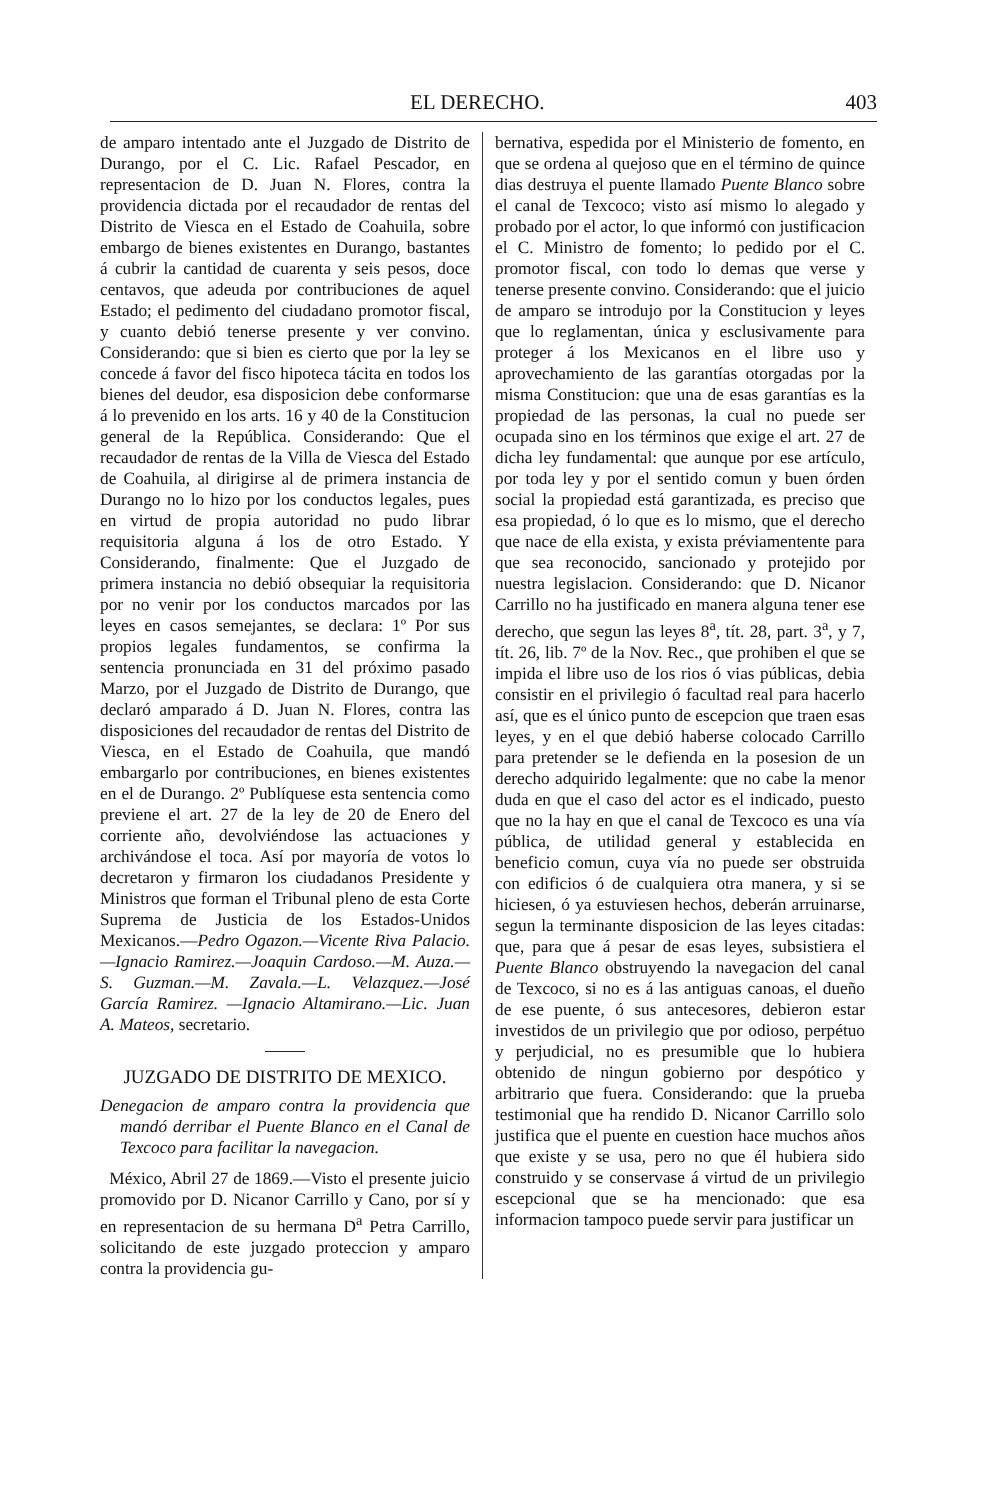EL DERECHO. 403
de amparo intentado ante el Juzgado de Distrito de Durango, por el C. Lic. Rafael Pescador, en representacion de D. Juan N. Flores, contra la providencia dictada por el recaudador de rentas del Distrito de Viesca en el Estado de Coahuila, sobre embargo de bienes existentes en Durango, bastantes á cubrir la cantidad de cuarenta y seis pesos, doce centavos, que adeuda por contribuciones de aquel Estado; el pedimento del ciudadano promotor fiscal, y cuanto debió tenerse presente y ver convino. Considerando: que si bien es cierto que por la ley se concede á favor del fisco hipoteca tácita en todos los bienes del deudor, esa disposicion debe conformarse á lo prevenido en los arts. 16 y 40 de la Constitucion general de la República. Considerando: Que el recaudador de rentas de la Villa de Viesca del Estado de Coahuila, al dirigirse al de primera instancia de Durango no lo hizo por los conductos legales, pues en virtud de propia autoridad no pudo librar requisitoria alguna á los de otro Estado. Y Considerando, finalmente: Que el Juzgado de primera instancia no debió obsequiar la requisitoria por no venir por los conductos marcados por las leyes en casos semejantes, se declara: 1º Por sus propios legales fundamentos, se confirma la sentencia pronunciada en 31 del próximo pasado Marzo, por el Juzgado de Distrito de Durango, que declaró amparado á D. Juan N. Flores, contra las disposiciones del recaudador de rentas del Distrito de Viesca, en el Estado de Coahuila, que mandó embargarlo por contribuciones, en bienes existentes en el de Durango. 2º Publíquese esta sentencia como previene el art. 27 de la ley de 20 de Enero del corriente año, devolviéndose las actuaciones y archivándose el toca. Así por mayoría de votos lo decretaron y firmaron los ciudadanos Presidente y Ministros que forman el Tribunal pleno de esta Corte Suprema de Justicia de los Estados-Unidos Mexicanos.—Pedro Ogazon.—Vicente Riva Palacio.—Ignacio Ramirez.—Joaquin Cardoso.—M. Auza.—S. Guzman.—M. Zavala.—L. Velazquez.—José García Ramirez. —Ignacio Altamirano.—Lic. Juan A. Mateos, secretario.
JUZGADO DE DISTRITO DE MEXICO.
Denegacion de amparo contra la providencia que mandó derribar el Puente Blanco en el Canal de Texcoco para facilitar la navegacion.
México, Abril 27 de 1869.—Visto el presente juicio promovido por D. Nicanor Carrillo y Cano, por sí y en representacion de su hermana D<sup>a</sup> Petra Carrillo, solicitando de este juzgado proteccion y amparo contra la providencia gu-
bernativa, espedida por el Ministerio de fomento, en que se ordena al quejoso que en el término de quince dias destruya el puente llamado Puente Blanco sobre el canal de Texcoco; visto así mismo lo alegado y probado por el actor, lo que informó con justificacion el C. Ministro de fomento; lo pedido por el C. promotor fiscal, con todo lo demas que verse y tenerse presente convino. Considerando: que el juicio de amparo se introdujo por la Constitucion y leyes que lo reglamentan, única y esclusivamente para proteger á los Mexicanos en el libre uso y aprovechamiento de las garantías otorgadas por la misma Constitucion: que una de esas garantías es la propiedad de las personas, la cual no puede ser ocupada sino en los términos que exige el art. 27 de dicha ley fundamental: que aunque por ese artículo, por toda ley y por el sentido comun y buen órden social la propiedad está garantizada, es preciso que esa propiedad, ó lo que es lo mismo, que el derecho que nace de ella exista, y exista préviamentente para que sea reconocido, sancionado y protejido por nuestra legislacion. Considerando: que D. Nicanor Carrillo no ha justificado en manera alguna tener ese derecho, que segun las leyes 8<sup>a</sup>, tít. 28, part. 3<sup>a</sup>, y 7, tít. 26, lib. 7º de la Nov. Rec., que prohiben el que se impida el libre uso de los rios ó vias públicas, debia consistir en el privilegio ó facultad real para hacerlo así, que es el único punto de escepcion que traen esas leyes, y en el que debió haberse colocado Carrillo para pretender se le defienda en la posesion de un derecho adquirido legalmente: que no cabe la menor duda en que el caso del actor es el indicado, puesto que no la hay en que el canal de Texcoco es una vía pública, de utilidad general y establecida en beneficio comun, cuya vía no puede ser obstruida con edificios ó de cualquiera otra manera, y si se hiciesen, ó ya estuviesen hechos, deberán arruinarse, segun la terminante disposicion de las leyes citadas: que, para que á pesar de esas leyes, subsistiera el Puente Blanco obstruyendo la navegacion del canal de Texcoco, si no es á las antiguas canoas, el dueño de ese puente, ó sus antecesores, debieron estar investidos de un privilegio que por odioso, perpétuo y perjudicial, no es presumible que lo hubiera obtenido de ningun gobierno por despótico y arbitrario que fuera. Considerando: que la prueba testimonial que ha rendido D. Nicanor Carrillo solo justifica que el puente en cuestion hace muchos años que existe y se usa, pero no que él hubiera sido construido y se conservase á virtud de un privilegio escepcional que se ha mencionado: que esa informacion tampoco puede servir para justificar un